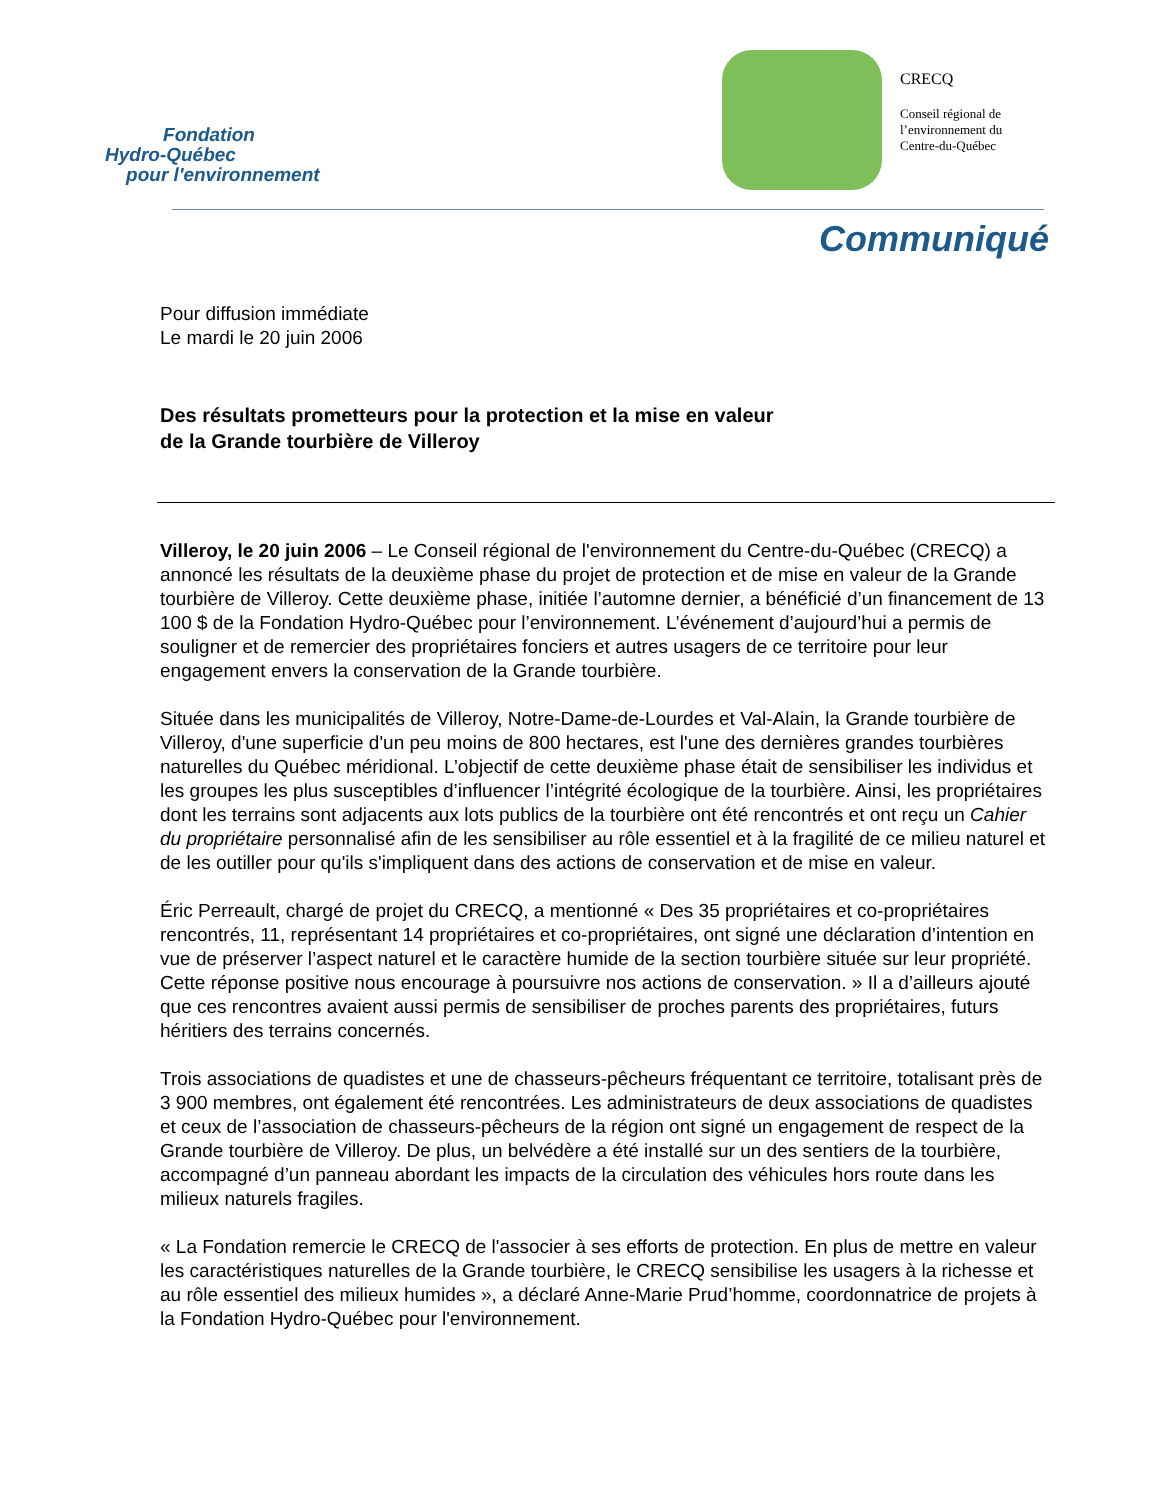Fondation
Hydro-Québec
pour l'environnement
CRECQ
Conseil régional de
l’environnement du
Centre-du-Québec
Communiqué
Pour diffusion immédiate
Le mardi le 20 juin 2006
Des résultats prometteurs pour la protection et la mise en valeur
de la Grande tourbière de Villeroy
Villeroy, le 20 juin 2006 – Le Conseil régional de l'environnement du Centre-du-Québec (CRECQ) a annoncé les résultats de la deuxième phase du projet de protection et de mise en valeur de la Grande tourbière de Villeroy. Cette deuxième phase, initiée l’automne dernier, a bénéficié d’un financement de 13 100 $ de la Fondation Hydro-Québec pour l’environnement. L’événement d’aujourd’hui a permis de souligner et de remercier des propriétaires fonciers et autres usagers de ce territoire pour leur engagement envers la conservation de la Grande tourbière.
Située dans les municipalités de Villeroy, Notre-Dame-de-Lourdes et Val-Alain, la Grande tourbière de Villeroy, d'une superficie d'un peu moins de 800 hectares, est l'une des dernières grandes tourbières naturelles du Québec méridional. L’objectif de cette deuxième phase était de sensibiliser les individus et les groupes les plus susceptibles d’influencer l’intégrité écologique de la tourbière. Ainsi, les propriétaires dont les terrains sont adjacents aux lots publics de la tourbière ont été rencontrés et ont reçu un Cahier du propriétaire personnalisé afin de les sensibiliser au rôle essentiel et à la fragilité de ce milieu naturel et de les outiller pour qu'ils s'impliquent dans des actions de conservation et de mise en valeur.
Éric Perreault, chargé de projet du CRECQ, a mentionné « Des 35 propriétaires et co-propriétaires rencontrés, 11, représentant 14 propriétaires et co-propriétaires, ont signé une déclaration d’intention en vue de préserver l’aspect naturel et le caractère humide de la section tourbière située sur leur propriété. Cette réponse positive nous encourage à poursuivre nos actions de conservation. » Il a d’ailleurs ajouté que ces rencontres avaient aussi permis de sensibiliser de proches parents des propriétaires, futurs héritiers des terrains concernés.
Trois associations de quadistes et une de chasseurs-pêcheurs fréquentant ce territoire, totalisant près de 3 900 membres, ont également été rencontrées. Les administrateurs de deux associations de quadistes et ceux de l’association de chasseurs-pêcheurs de la région ont signé un engagement de respect de la Grande tourbière de Villeroy. De plus, un belvédère a été installé sur un des sentiers de la tourbière, accompagné d’un panneau abordant les impacts de la circulation des véhicules hors route dans les milieux naturels fragiles.
« La Fondation remercie le CRECQ de l'associer à ses efforts de protection. En plus de mettre en valeur les caractéristiques naturelles de la Grande tourbière, le CRECQ sensibilise les usagers à la richesse et au rôle essentiel des milieux humides », a déclaré Anne-Marie Prud’homme, coordonnatrice de projets à la Fondation Hydro-Québec pour l'environnement.